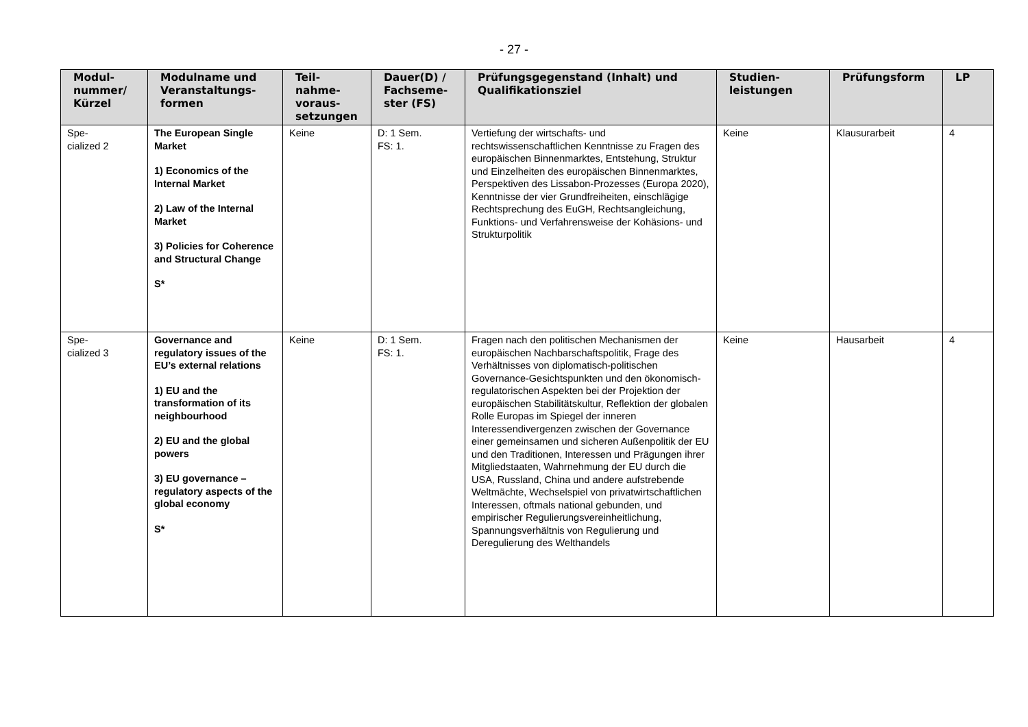- 27 -
| Modul- nummer/ Kürzel | Modulname und Veranstaltungs- formen | Teil- nahme- voraus- setzungen | Dauer(D) / Fachseme- ster (FS) | Prüfungsgegenstand (Inhalt) und Qualifikationsziel | Studien- leistungen | Prüfungsform | LP |
| --- | --- | --- | --- | --- | --- | --- | --- |
| Spe- cialized 2 | The European Single Market 1) Economics of the Internal Market 2) Law of the Internal Market 3) Policies for Coherence and Structural Change S* | Keine | D: 1 Sem. FS: 1. | Vertiefung der wirtschafts- und rechtswissenschaftlichen Kenntnisse zu Fragen des europäischen Binnenmarktes, Entstehung, Struktur und Einzelheiten des europäischen Binnenmarktes, Perspektiven des Lissabon-Prozesses (Europa 2020), Kenntnisse der vier Grundfreiheiten, einschlägige Rechtsprechung des EuGH, Rechtsangleichung, Funktions- und Verfahrensweise der Kohäsions- und Strukturpolitik | Keine | Klausurarbeit | 4 |
| Spe- cialized 3 | Governance and regulatory issues of the EU’s external relations 1) EU and the transformation of its neighbourhood 2) EU and the global powers 3) EU governance – regulatory aspects of the global economy S* | Keine | D: 1 Sem. FS: 1. | Fragen nach den politischen Mechanismen der europäischen Nachbarschaftspolitik, Frage des Verhältnisses von diplomatisch-politischen Governance-Gesichtspunkten und den ökonomisch-regulatorischen Aspekten bei der Projektion der europäischen Stabilitätskultur, Reflektion der globalen Rolle Europas im Spiegel der inneren Interessendivergenzen zwischen der Governance einer gemeinsamen und sicheren Außenpolitik der EU und den Traditionen, Interessen und Prägungen ihrer Mitgliedstaaten, Wahrnehmung der EU durch die USA, Russland, China und andere aufstrebende Weltmächte, Wechselspiel von privatwirtschaftlichen Interessen, oftmals national gebunden, und empirischer Regulierungsvereinheitlichung, Spannungsverhältnis von Regulierung und Deregulierung des Welthandels | Keine | Hausarbeit | 4 |